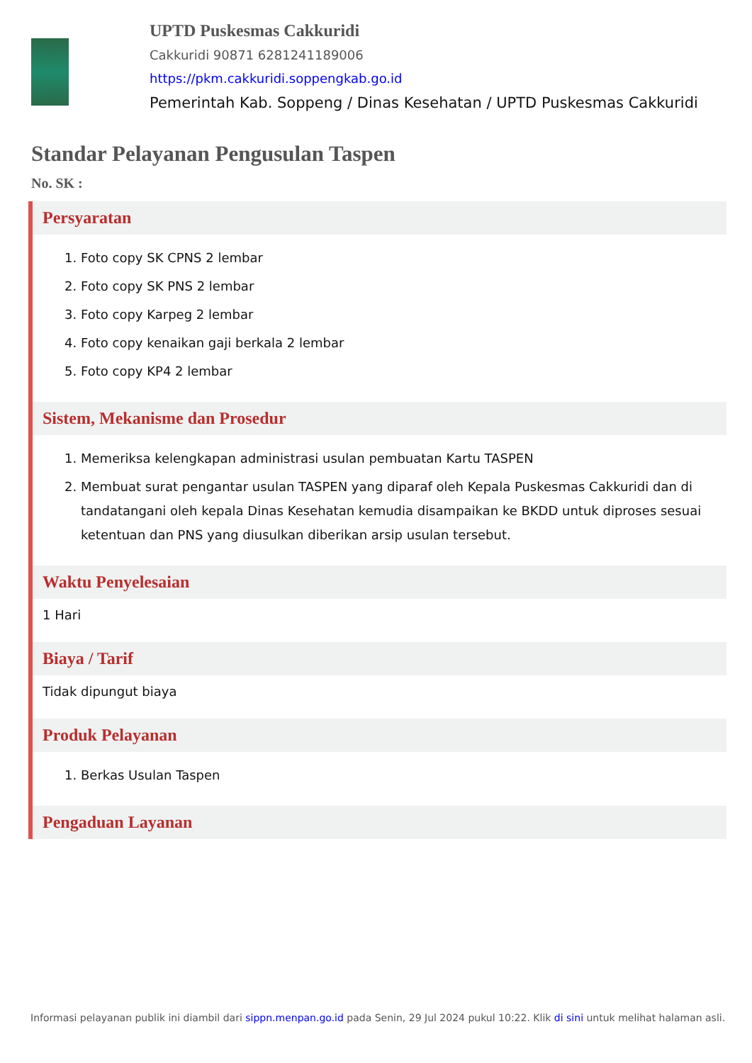UPTD Puskesmas Cakkuridi
Cakkuridi 90871 6281241189006
https://pkm.cakkuridi.soppengkab.go.id
Pemerintah Kab. Soppeng / Dinas Kesehatan / UPTD Puskesmas Cakkuridi
Standar Pelayanan Pengusulan Taspen
No. SK :
Persyaratan
1. Foto copy SK CPNS 2 lembar
2. Foto copy SK PNS 2 lembar
3. Foto copy Karpeg 2 lembar
4. Foto copy kenaikan gaji berkala 2 lembar
5. Foto copy KP4 2 lembar
Sistem, Mekanisme dan Prosedur
1. Memeriksa kelengkapan administrasi usulan pembuatan Kartu TASPEN
2. Membuat surat pengantar usulan TASPEN yang diparaf oleh Kepala Puskesmas Cakkuridi dan di tandatangani oleh kepala Dinas Kesehatan kemudia disampaikan ke BKDD untuk diproses sesuai ketentuan dan PNS yang diusulkan diberikan arsip usulan tersebut.
Waktu Penyelesaian
1 Hari
Biaya / Tarif
Tidak dipungut biaya
Produk Pelayanan
1. Berkas Usulan Taspen
Pengaduan Layanan
Informasi pelayanan publik ini diambil dari sippn.menpan.go.id pada Senin, 29 Jul 2024 pukul 10:22. Klik di sini untuk melihat halaman asli.